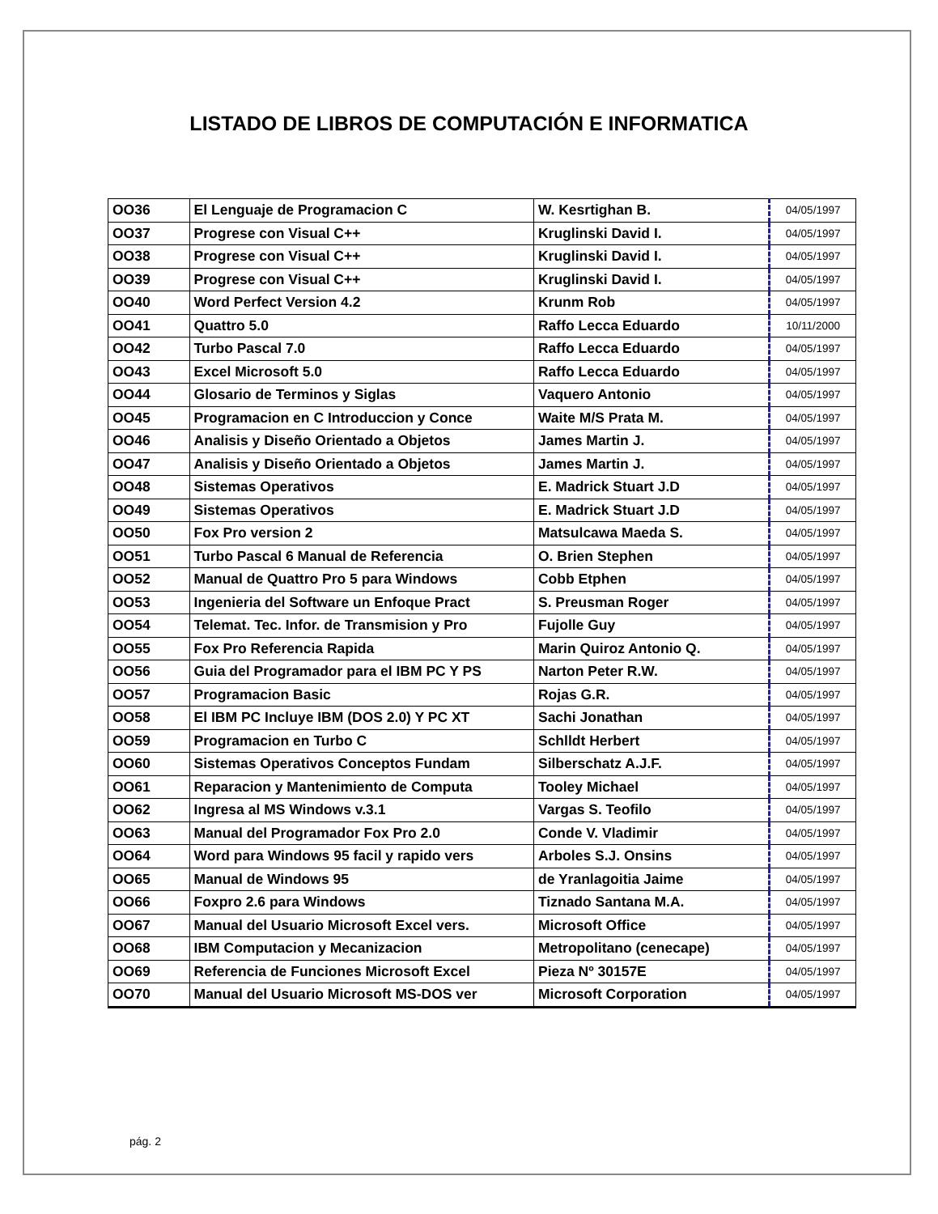LISTADO DE LIBROS DE COMPUTACIÓN E INFORMATICA
| OO36 | El Lenguaje de Programacion C | W. Kesrtighan B. | 04/05/1997 |
| OO37 | Progrese con Visual C++ | Kruglinski David I. | 04/05/1997 |
| OO38 | Progrese con Visual C++ | Kruglinski David I. | 04/05/1997 |
| OO39 | Progrese con Visual C++ | Kruglinski David I. | 04/05/1997 |
| OO40 | Word Perfect Version 4.2 | Krunm Rob | 04/05/1997 |
| OO41 | Quattro 5.0 | Raffo Lecca Eduardo | 10/11/2000 |
| OO42 | Turbo Pascal 7.0 | Raffo Lecca Eduardo | 04/05/1997 |
| OO43 | Excel Microsoft 5.0 | Raffo Lecca Eduardo | 04/05/1997 |
| OO44 | Glosario de Terminos y Siglas | Vaquero Antonio | 04/05/1997 |
| OO45 | Programacion en C Introduccion y Conce | Waite M/S Prata M. | 04/05/1997 |
| OO46 | Analisis y Diseño Orientado a Objetos | James Martin J. | 04/05/1997 |
| OO47 | Analisis y Diseño Orientado a Objetos | James Martin J. | 04/05/1997 |
| OO48 | Sistemas Operativos | E. Madrick Stuart J.D | 04/05/1997 |
| OO49 | Sistemas Operativos | E. Madrick Stuart J.D | 04/05/1997 |
| OO50 | Fox Pro version 2 | Matsulcawa Maeda S. | 04/05/1997 |
| OO51 | Turbo Pascal 6 Manual de Referencia | O. Brien Stephen | 04/05/1997 |
| OO52 | Manual de Quattro Pro 5 para Windows | Cobb Etphen | 04/05/1997 |
| OO53 | Ingenieria del Software un Enfoque Pract | S. Preusman Roger | 04/05/1997 |
| OO54 | Telemat. Tec. Infor. de Transmision y Pro | Fujolle Guy | 04/05/1997 |
| OO55 | Fox Pro Referencia Rapida | Marin Quiroz Antonio Q. | 04/05/1997 |
| OO56 | Guia del Programador para el IBM PC Y PS | Narton Peter R.W. | 04/05/1997 |
| OO57 | Programacion Basic | Rojas G.R. | 04/05/1997 |
| OO58 | El IBM PC Incluye IBM (DOS 2.0) Y PC XT | Sachi Jonathan | 04/05/1997 |
| OO59 | Programacion en Turbo C | Schlldt Herbert | 04/05/1997 |
| OO60 | Sistemas Operativos Conceptos Fundam | Silberschatz A.J.F. | 04/05/1997 |
| OO61 | Reparacion y Mantenimiento de Computa | Tooley Michael | 04/05/1997 |
| OO62 | Ingresa al MS Windows v.3.1 | Vargas S. Teofilo | 04/05/1997 |
| OO63 | Manual del Programador Fox Pro 2.0 | Conde V. Vladimir | 04/05/1997 |
| OO64 | Word para Windows 95 facil y rapido vers | Arboles S.J. Onsins | 04/05/1997 |
| OO65 | Manual de Windows 95 | de Yranlagoitia Jaime | 04/05/1997 |
| OO66 | Foxpro 2.6 para Windows | Tiznado Santana M.A. | 04/05/1997 |
| OO67 | Manual del Usuario Microsoft Excel vers. | Microsoft Office | 04/05/1997 |
| OO68 | IBM Computacion y Mecanizacion | Metropolitano (cenecape) | 04/05/1997 |
| OO69 | Referencia de Funciones Microsoft Excel | Pieza Nº 30157E | 04/05/1997 |
| OO70 | Manual del Usuario Microsoft MS-DOS ver | Microsoft Corporation | 04/05/1997 |
pág. 2